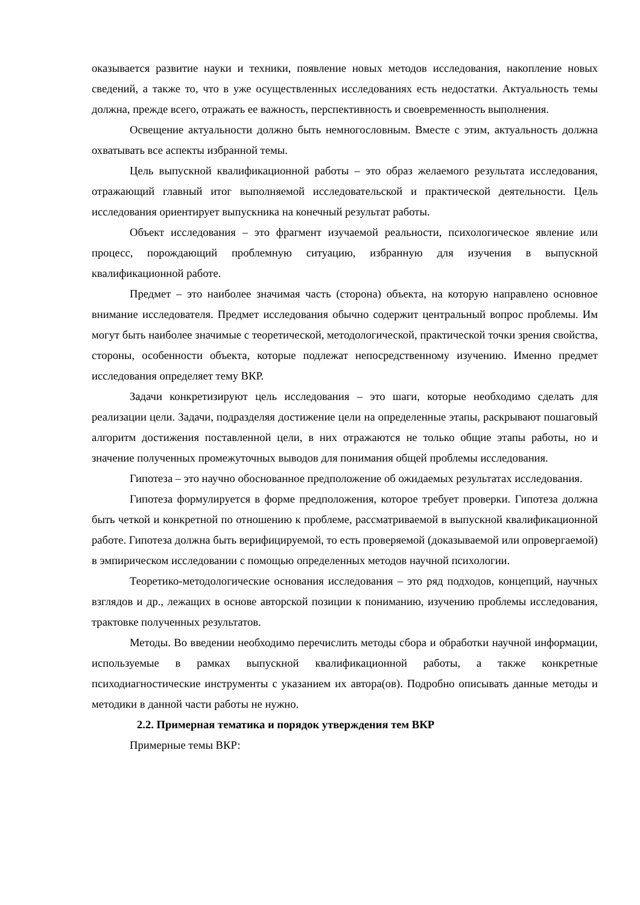оказывается развитие науки и техники, появление новых методов исследования, накопление новых сведений, а также то, что в уже осуществленных исследованиях есть недостатки. Актуальность темы должна, прежде всего, отражать ее важность, перспективность и своевременность выполнения.
Освещение актуальности должно быть немногословным. Вместе с этим, актуальность должна охватывать все аспекты избранной темы.
Цель выпускной квалификационной работы – это образ желаемого результата исследования, отражающий главный итог выполняемой исследовательской и практической деятельности. Цель исследования ориентирует выпускника на конечный результат работы.
Объект исследования – это фрагмент изучаемой реальности, психологическое явление или процесс, порождающий проблемную ситуацию, избранную для изучения в выпускной квалификационной работе.
Предмет – это наиболее значимая часть (сторона) объекта, на которую направлено основное внимание исследователя. Предмет исследования обычно содержит центральный вопрос проблемы. Им могут быть наиболее значимые с теоретической, методологической, практической точки зрения свойства, стороны, особенности объекта, которые подлежат непосредственному изучению. Именно предмет исследования определяет тему ВКР.
Задачи конкретизируют цель исследования – это шаги, которые необходимо сделать для реализации цели. Задачи, подразделяя достижение цели на определенные этапы, раскрывают пошаговый алгоритм достижения поставленной цели, в них отражаются не только общие этапы работы, но и значение полученных промежуточных выводов для понимания общей проблемы исследования.
Гипотеза – это научно обоснованное предположение об ожидаемых результатах исследования.
Гипотеза формулируется в форме предположения, которое требует проверки. Гипотеза должна быть четкой и конкретной по отношению к проблеме, рассматриваемой в выпускной квалификационной работе. Гипотеза должна быть верифицируемой, то есть проверяемой (доказываемой или опровергаемой) в эмпирическом исследовании с помощью определенных методов научной психологии.
Теоретико-методологические основания исследования – это ряд подходов, концепций, научных взглядов и др., лежащих в основе авторской позиции к пониманию, изучению проблемы исследования, трактовке полученных результатов.
Методы. Во введении необходимо перечислить методы сбора и обработки научной информации, используемые в рамках выпускной квалификационной работы, а также конкретные психодиагностические инструменты с указанием их автора(ов). Подробно описывать данные методы и методики в данной части работы не нужно.
2.2. Примерная тематика и порядок утверждения тем ВКР
Примерные темы ВКР: